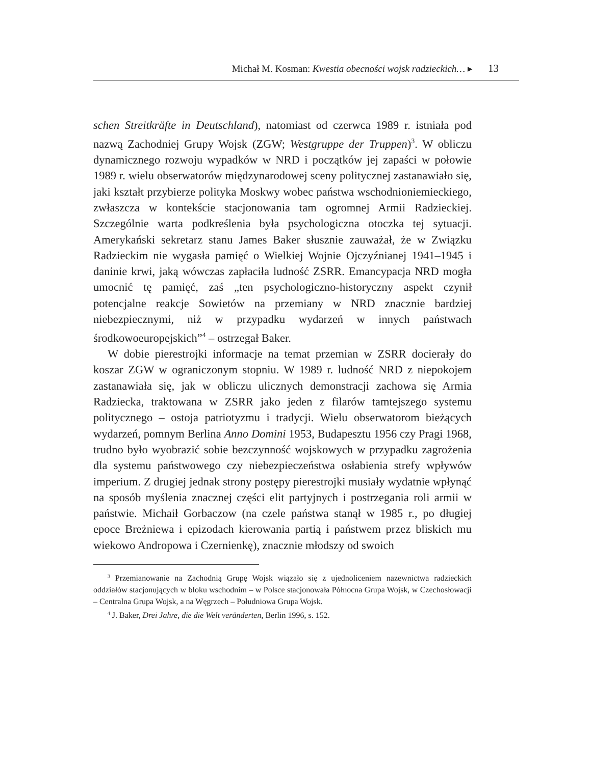Michał M. Kosman: Kwestia obecności wojsk radzieckich… ▸ 13
schen Streitkräfte in Deutschland), natomiast od czerwca 1989 r. istniała pod nazwą Zachodniej Grupy Wojsk (ZGW; Westgruppe der Truppen)<sup>3</sup>. W obliczu dynamicznego rozwoju wypadków w NRD i początków jej zapaści w połowie 1989 r. wielu obserwatorów międzynarodowej sceny politycznej zastanawiało się, jaki kształt przybierze polityka Moskwy wobec państwa wschodnioniemieckiego, zwłaszcza w kontekście stacjonowania tam ogromnej Armii Radzieckiej. Szczególnie warta podkreślenia była psychologiczna otoczka tej sytuacji. Amerykański sekretarz stanu James Baker słusznie zauważał, że w Związku Radzieckim nie wygasła pamięć o Wielkiej Wojnie Ojczyźnianej 1941–1945 i daninie krwi, jaką wówczas zapłaciła ludność ZSRR. Emancypacja NRD mogła umocnić tę pamięć, zaś „ten psychologiczno-historyczny aspekt czynił potencjalne reakcje Sowietów na przemiany w NRD znacznie bardziej niebezpiecznymi, niż w przypadku wydarzeń w innych państwach środkowoeuropejskich”<sup>4</sup> – ostrzegał Baker.
W dobie pierestrojki informacje na temat przemian w ZSRR docierały do koszar ZGW w ograniczonym stopniu. W 1989 r. ludność NRD z niepokojem zastanawiała się, jak w obliczu ulicznych demonstracji zachowa się Armia Radziecka, traktowana w ZSRR jako jeden z filarów tamtejszego systemu politycznego – ostoja patriotyzmu i tradycji. Wielu obserwatorom bieżących wydarzeń, pomnym Berlina Anno Domini 1953, Budapesztu 1956 czy Pragi 1968, trudno było wyobrazić sobie bezczynność wojskowych w przypadku zagrożenia dla systemu państwowego czy niebezpieczeństwa osłabienia strefy wpływów imperium. Z drugiej jednak strony postępy pierestrojki musiały wydatnie wpłynąć na sposób myślenia znacznej części elit partyjnych i postrzegania roli armii w państwie. Michaił Gorbaczow (na czele państwa stanął w 1985 r., po długiej epoce Breżniewa i epizodach kierowania partią i państwem przez bliskich mu wiekowo Andropowa i Czernienkę), znacznie młodszy od swoich
<sup>3</sup> Przemianowanie na Zachodnią Grupę Wojsk wiązało się z ujednoliceniem nazewnictwa radzieckich oddziałów stacjonujących w bloku wschodnim – w Polsce stacjonowała Północna Grupa Wojsk, w Czechosłowacji – Centralna Grupa Wojsk, a na Węgrzech – Południowa Grupa Wojsk.
<sup>4</sup> J. Baker, Drei Jahre, die die Welt veränderten, Berlin 1996, s. 152.